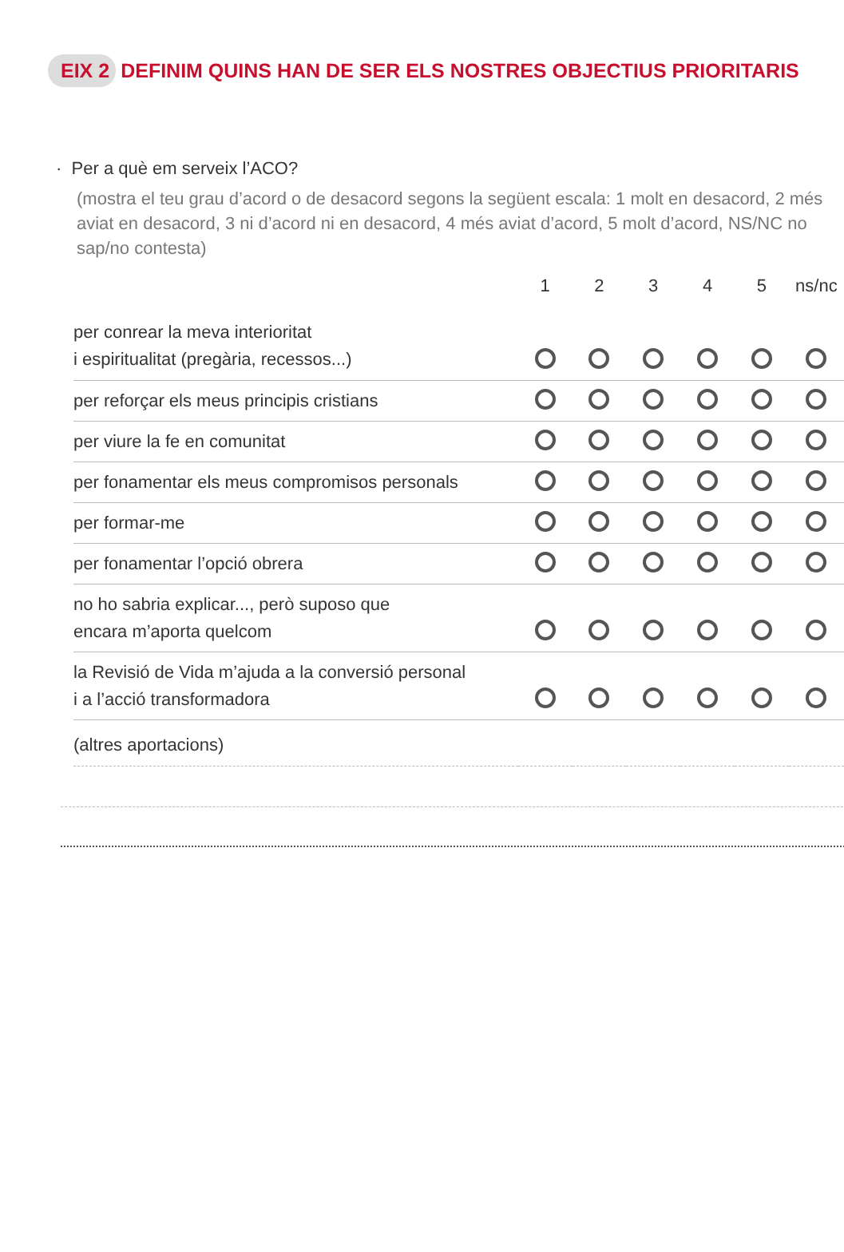EIX 2 DEFINIM QUINS HAN DE SER ELS NOSTRES OBJECTIUS PRIORITARIS
· Per a què em serveix l’ACO?
(mostra el teu grau d’acord o de desacord segons la següent escala: 1 molt en desacord, 2 més aviat en desacord, 3 ni d’acord ni en desacord, 4 més aviat d’acord, 5 molt d’acord, NS/NC no sap/no contesta)
| | 1 | 2 | 3 | 4 | 5 | ns/nc |
| --- | --- | --- | --- | --- | --- | --- |
| per conrear la meva interioritat i espiritualitat (pregària, recessos...) | | | | | | |
| per reforçar els meus principis cristians | | | | | | |
| per viure la fe en comunitat | | | | | | |
| per fonamentar els meus compromisos personals | | | | | | |
| per formar-me | | | | | | |
| per fonamentar l’opció obrera | | | | | | |
| no ho sabria explicar..., però suposo que encara m’aporta quelcom | | | | | | |
| la Revisió de Vida m’ajuda a la conversió personal i a l’acció transformadora | | | | | | |
| (altres aportacions) | | | | | | |